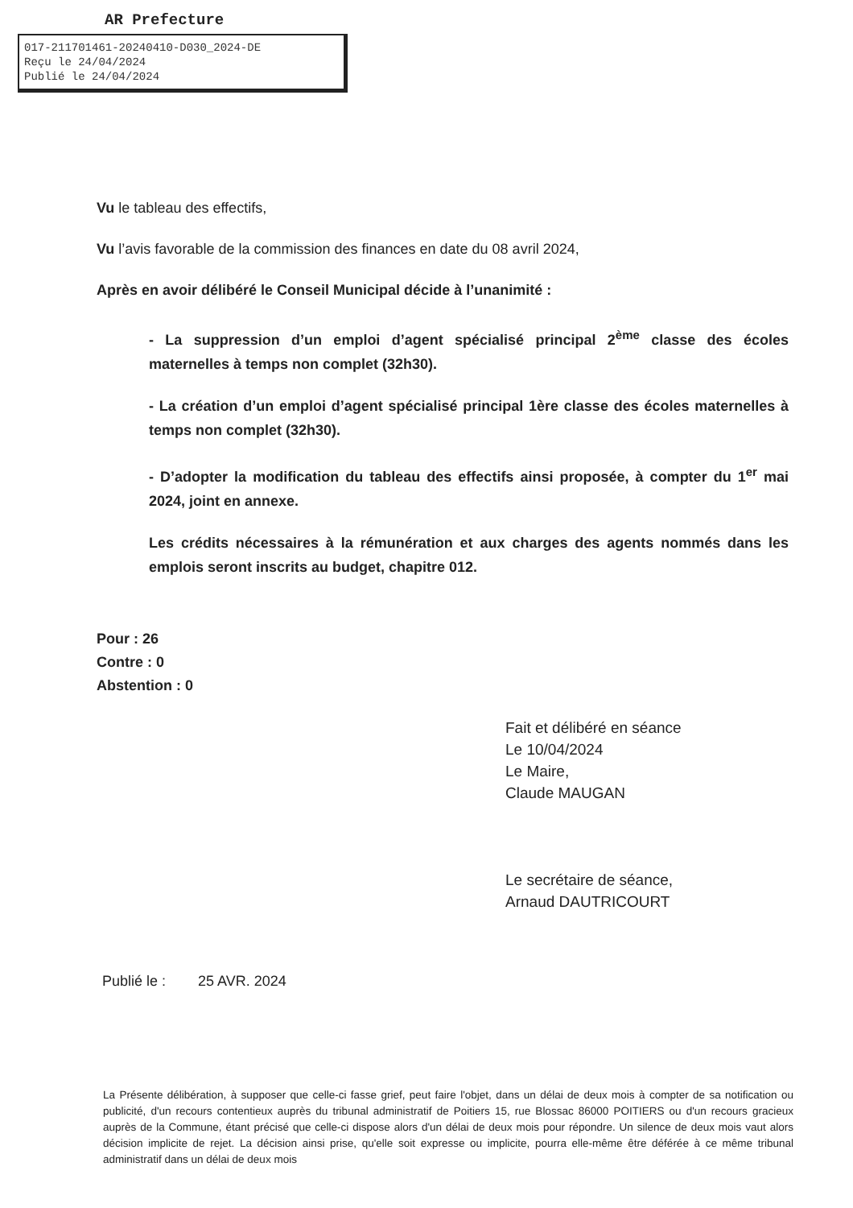AR Prefecture
017-211701461-20240410-D030_2024-DE
Reçu le 24/04/2024
Publié le 24/04/2024
Vu le tableau des effectifs,
Vu l’avis favorable de la commission des finances en date du 08 avril 2024,
Après en avoir délibéré le Conseil Municipal décide à l’unanimité :
- La suppression d’un emploi d’agent spécialisé principal 2<sup>ème</sup> classe des écoles maternelles à temps non complet (32h30).
- La création d’un emploi d’agent spécialisé principal 1ère classe des écoles maternelles à temps non complet (32h30).
- D’adopter la modification du tableau des effectifs ainsi proposée, à compter du 1<sup>er</sup> mai 2024, joint en annexe.
Les crédits nécessaires à la rémunération et aux charges des agents nommés dans les emplois seront inscrits au budget, chapitre 012.
Pour : 26
Contre : 0
Abstention : 0
Fait et délibéré en séance
Le 10/04/2024
Le Maire,
Claude MAUGAN
Le secrétaire de séance,
Arnaud DAUTRICOURT
Publié le : 25 AVR. 2024
La Présente délibération, à supposer que celle-ci fasse grief, peut faire l'objet, dans un délai de deux mois à compter de sa notification ou publicité, d'un recours contentieux auprès du tribunal administratif de Poitiers 15, rue Blossac 86000 POITIERS ou d'un recours gracieux auprès de la Commune, étant précisé que celle-ci dispose alors d'un délai de deux mois pour répondre. Un silence de deux mois vaut alors décision implicite de rejet. La décision ainsi prise, qu'elle soit expresse ou implicite, pourra elle-même être déférée à ce même tribunal administratif dans un délai de deux mois